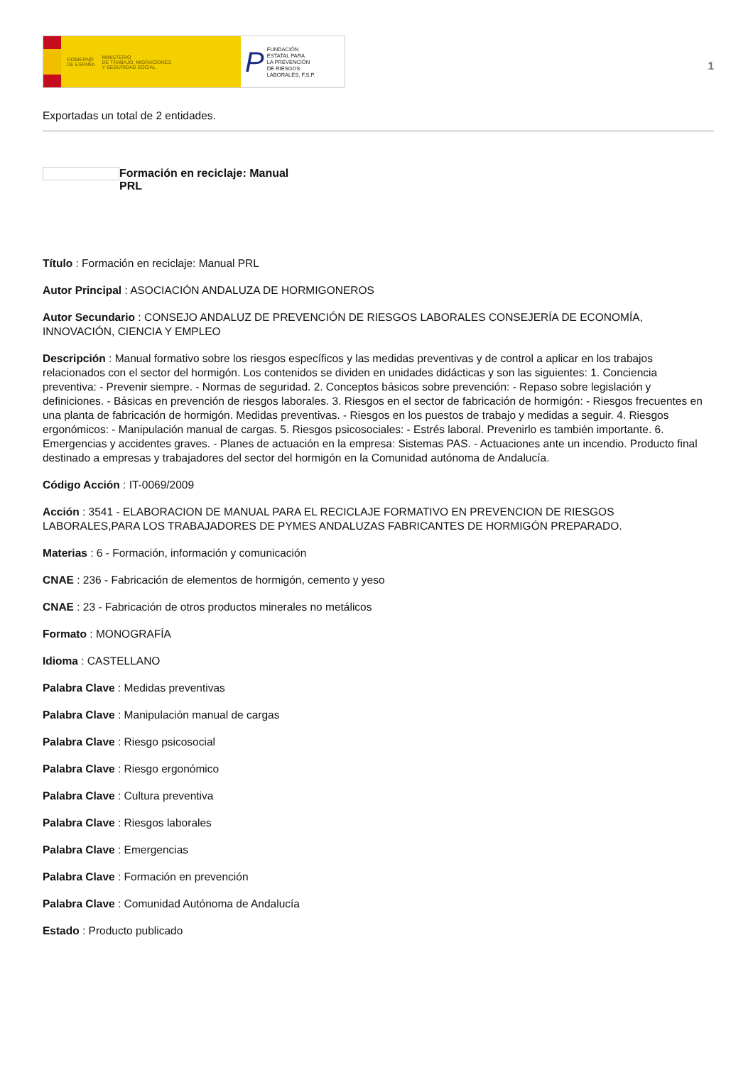GOBIERNO
DE ESPAÑA MINISTERIO
DE TRABAJO, MIGRACIONES
Y SEGURIDAD SOCIAL
P FUNDACIÓN
ESTATAL PARA
LA PREVENCIÓN
DE RIESGOS
LABORALES, F.S.P.
1
Exportadas un total de 2 entidades.
Formación en reciclaje: Manual PRL
Título : Formación en reciclaje: Manual PRL
Autor Principal : ASOCIACIÓN ANDALUZA DE HORMIGONEROS
Autor Secundario : CONSEJO ANDALUZ DE PREVENCIÓN DE RIESGOS LABORALES CONSEJERÍA DE ECONOMÍA, INNOVACIÓN, CIENCIA Y EMPLEO
Descripción : Manual formativo sobre los riesgos específicos y las medidas preventivas y de control a aplicar en los trabajos relacionados con el sector del hormigón. Los contenidos se dividen en unidades didácticas y son las siguientes: 1. Conciencia preventiva: - Prevenir siempre. - Normas de seguridad. 2. Conceptos básicos sobre prevención: - Repaso sobre legislación y definiciones. - Básicas en prevención de riesgos laborales. 3. Riesgos en el sector de fabricación de hormigón: - Riesgos frecuentes en una planta de fabricación de hormigón. Medidas preventivas. - Riesgos en los puestos de trabajo y medidas a seguir. 4. Riesgos ergonómicos: - Manipulación manual de cargas. 5. Riesgos psicosociales: - Estrés laboral. Prevenirlo es también importante. 6. Emergencias y accidentes graves. - Planes de actuación en la empresa: Sistemas PAS. - Actuaciones ante un incendio. Producto final destinado a empresas y trabajadores del sector del hormigón en la Comunidad autónoma de Andalucía.
Código Acción : IT-0069/2009
Acción : 3541 - ELABORACION DE MANUAL PARA EL RECICLAJE FORMATIVO EN PREVENCION DE RIESGOS LABORALES,PARA LOS TRABAJADORES DE PYMES ANDALUZAS FABRICANTES DE HORMIGÓN PREPARADO.
Materias : 6 - Formación, información y comunicación
CNAE : 236 - Fabricación de elementos de hormigón, cemento y yeso
CNAE : 23 - Fabricación de otros productos minerales no metálicos
Formato : MONOGRAFÍA
Idioma : CASTELLANO
Palabra Clave : Medidas preventivas
Palabra Clave : Manipulación manual de cargas
Palabra Clave : Riesgo psicosocial
Palabra Clave : Riesgo ergonómico
Palabra Clave : Cultura preventiva
Palabra Clave : Riesgos laborales
Palabra Clave : Emergencias
Palabra Clave : Formación en prevención
Palabra Clave : Comunidad Autónoma de Andalucía
Estado : Producto publicado